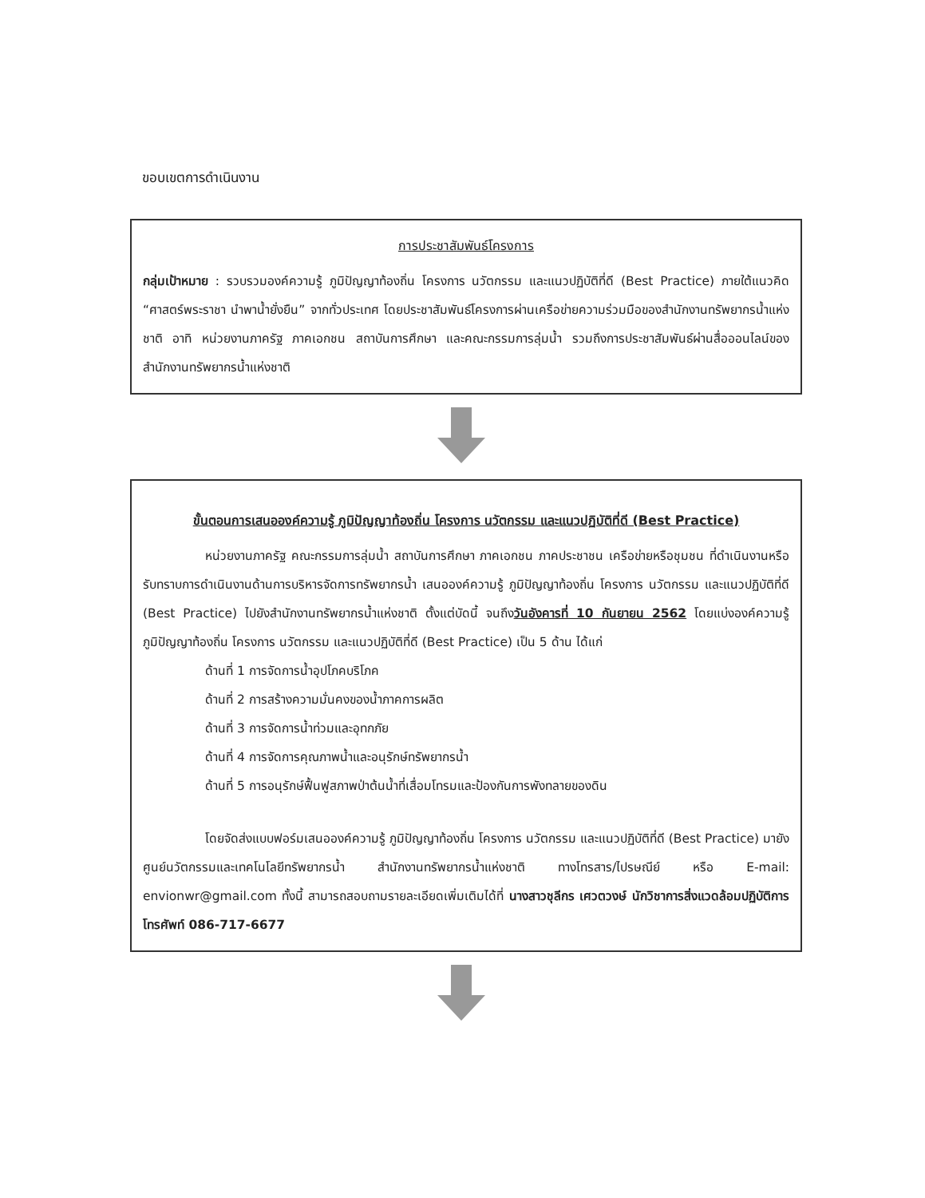ขอบเขตการดำเนินงาน
การประชาสัมพันธ์โครงการ
กลุ่มเป้าหมาย : รวบรวมองค์ความรู้ ภูมิปัญญาท้องถิ่น โครงการ นวัตกรรม และแนวปฏิบัติที่ดี (Best Practice) ภายใต้แนวคิด “ศาสตร์พระราชา นำพาน้ำยั่งยืน” จากทั่วประเทศ โดยประชาสัมพันธ์โครงการผ่านเครือข่ายความร่วมมือของสำนักงานทรัพยากรน้ำแห่งชาติ อาทิ หน่วยงานภาครัฐ ภาคเอกชน สถาบันการศึกษา และคณะกรรมการลุ่มน้ำ รวมถึงการประชาสัมพันธ์ผ่านสื่อออนไลน์ของสำนักงานทรัพยากรน้ำแห่งชาติ
ขั้นตอนการเสนอองค์ความรู้ ภูมิปัญญาท้องถิ่น โครงการ นวัตกรรม และแนวปฏิบัติที่ดี (Best Practice)
หน่วยงานภาครัฐ คณะกรรมการลุ่มน้ำ สถาบันการศึกษา ภาคเอกชน ภาคประชาชน เครือข่ายหรือชุมชน ที่ดำเนินงานหรือรับทราบการดำเนินงานด้านการบริหารจัดการทรัพยากรน้ำ เสนอองค์ความรู้ ภูมิปัญญาท้องถิ่น โครงการ นวัตกรรม และแนวปฏิบัติที่ดี (Best Practice) ไปยังสำนักงานทรัพยากรน้ำแห่งชาติ ตั้งแต่บัดนี้ จนถึงวันอังคารที่ 10 กันยายน 2562 โดยแบ่งองค์ความรู้ ภูมิปัญญาท้องถิ่น โครงการ นวัตกรรม และแนวปฏิบัติที่ดี (Best Practice) เป็น 5 ด้าน ได้แก่
ด้านที่ 1 การจัดการน้ำอุปโภคบริโภค
ด้านที่ 2 การสร้างความมั่นคงของน้ำภาคการผลิต
ด้านที่ 3 การจัดการน้ำท่วมและอุทกภัย
ด้านที่ 4 การจัดการคุณภาพน้ำและอนุรักษ์ทรัพยากรน้ำ
ด้านที่ 5 การอนุรักษ์ฟื้นฟูสภาพป่าต้นน้ำที่เสื่อมโทรมและป้องกันการพังทลายของดิน
โดยจัดส่งแบบฟอร์มเสนอองค์ความรู้ ภูมิปัญญาท้องถิ่น โครงการ นวัตกรรม และแนวปฏิบัติที่ดี (Best Practice) มายังศูนย์นวัตกรรมและเทคโนโลยีทรัพยากรน้ำ สำนักงานทรัพยากรน้ำแห่งชาติ ทางโทรสาร/ไปรษณีย์ หรือ E-mail: envionwr@gmail.com ทั้งนี้ สามารถสอบถามรายละเอียดเพิ่มเติมได้ที่ นางสาวชุลีกร เศวตวงษ์ นักวิชาการสิ่งแวดล้อมปฏิบัติการ โทรศัพท์ 086-717-6677